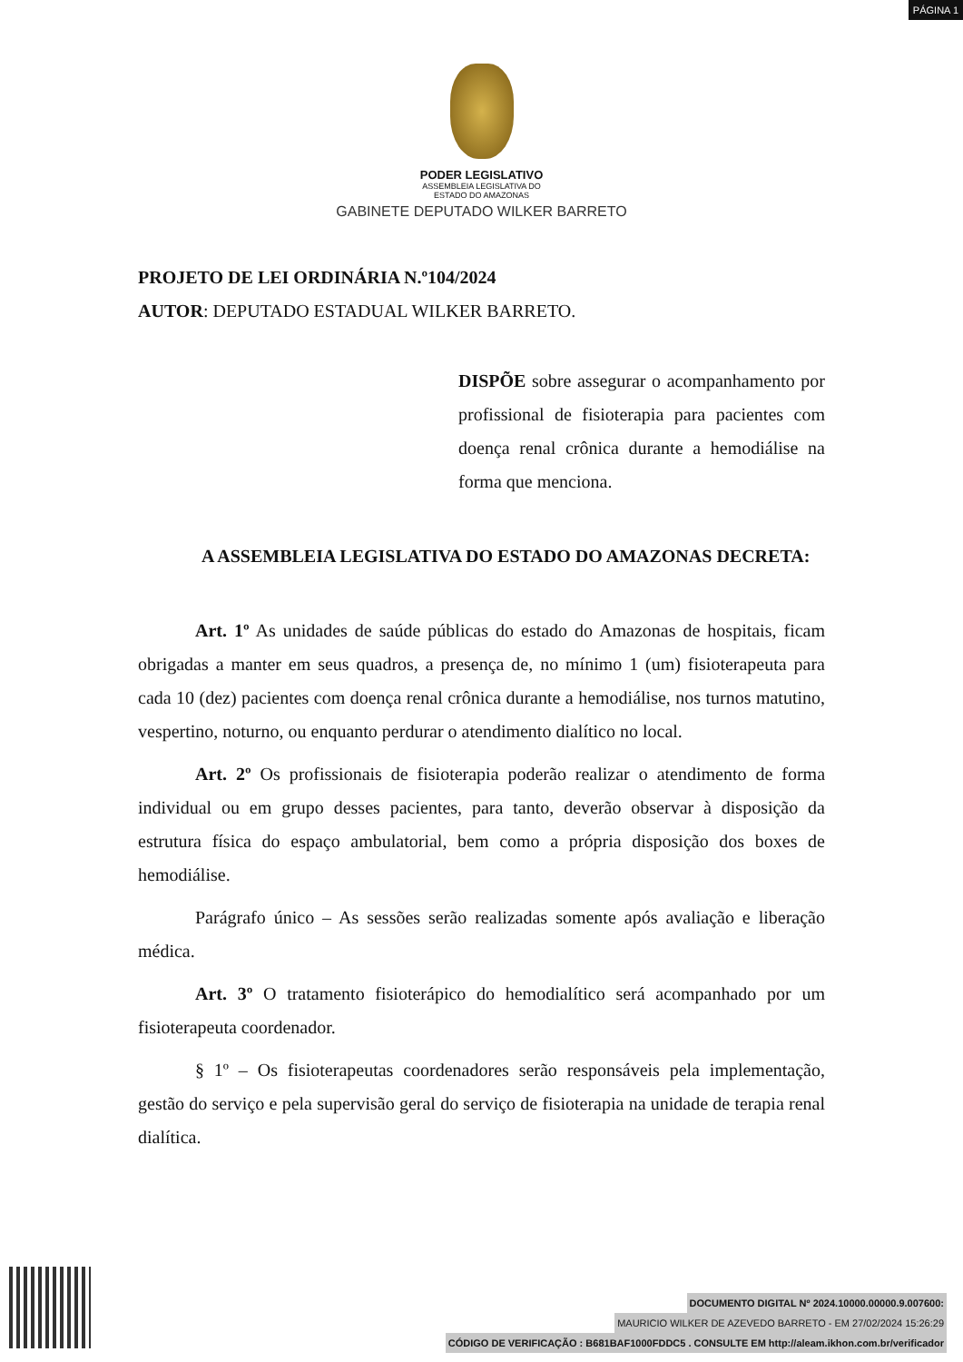PÁGINA 1
PODER LEGISLATIVO
ASSEMBLEIA LEGISLATIVA DO
ESTADO DO AMAZONAS
GABINETE DEPUTADO WILKER BARRETO
PROJETO DE LEI ORDINÁRIA N.º104/2024
AUTOR: DEPUTADO ESTADUAL WILKER BARRETO.
DISPÕE sobre assegurar o acompanhamento por profissional de fisioterapia para pacientes com doença renal crônica durante a hemodiálise na forma que menciona.
A ASSEMBLEIA LEGISLATIVA DO ESTADO DO AMAZONAS DECRETA:
Art. 1º As unidades de saúde públicas do estado do Amazonas de hospitais, ficam obrigadas a manter em seus quadros, a presença de, no mínimo 1 (um) fisioterapeuta para cada 10 (dez) pacientes com doença renal crônica durante a hemodiálise, nos turnos matutino, vespertino, noturno, ou enquanto perdurar o atendimento dialítico no local.
Art. 2º Os profissionais de fisioterapia poderão realizar o atendimento de forma individual ou em grupo desses pacientes, para tanto, deverão observar à disposição da estrutura física do espaço ambulatorial, bem como a própria disposição dos boxes de hemodiálise.
Parágrafo único – As sessões serão realizadas somente após avaliação e liberação médica.
Art. 3º O tratamento fisioterápico do hemodialítico será acompanhado por um fisioterapeuta coordenador.
§ 1º – Os fisioterapeutas coordenadores serão responsáveis pela implementação, gestão do serviço e pela supervisão geral do serviço de fisioterapia na unidade de terapia renal dialítica.
DOCUMENTO DIGITAL Nº 2024.10000.00000.9.007600:
MAURICIO WILKER DE AZEVEDO BARRETO - EM 27/02/2024 15:26:29
CÓDIGO DE VERIFICAÇÃO : B681BAF1000FDDC5 . CONSULTE EM http://aleam.ikhon.com.br/verificador